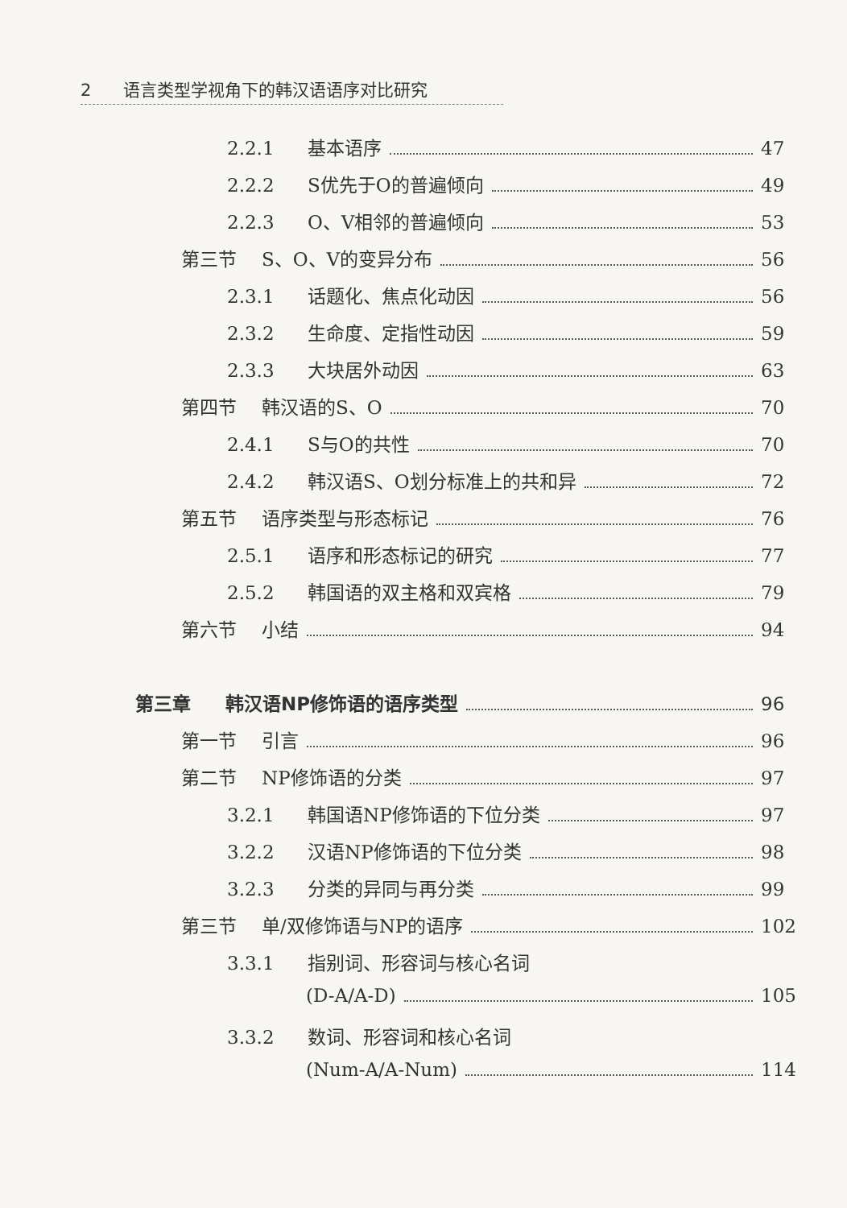2 语言类型学视角下的韩汉语语序对比研究
2.2.1 基本语序 47
2.2.2 S优先于O的普遍倾向 49
2.2.3 O、V相邻的普遍倾向 53
第三节 S、O、V的变异分布 56
2.3.1 话题化、焦点化动因 56
2.3.2 生命度、定指性动因 59
2.3.3 大块居外动因 63
第四节 韩汉语的S、O 70
2.4.1 S与O的共性 70
2.4.2 韩汉语S、O划分标准上的共和异 72
第五节 语序类型与形态标记 76
2.5.1 语序和形态标记的研究 77
2.5.2 韩国语的双主格和双宾格 79
第六节 小结 94
第三章 韩汉语NP修饰语的语序类型 96
第一节 引言 96
第二节 NP修饰语的分类 97
3.2.1 韩国语NP修饰语的下位分类 97
3.2.2 汉语NP修饰语的下位分类 98
3.2.3 分类的异同与再分类 99
第三节 单/双修饰语与NP的语序 102
3.3.1 指别词、形容词与核心名词
(D-A/A-D) 105
3.3.2 数词、形容词和核心名词
(Num-A/A-Num) 114